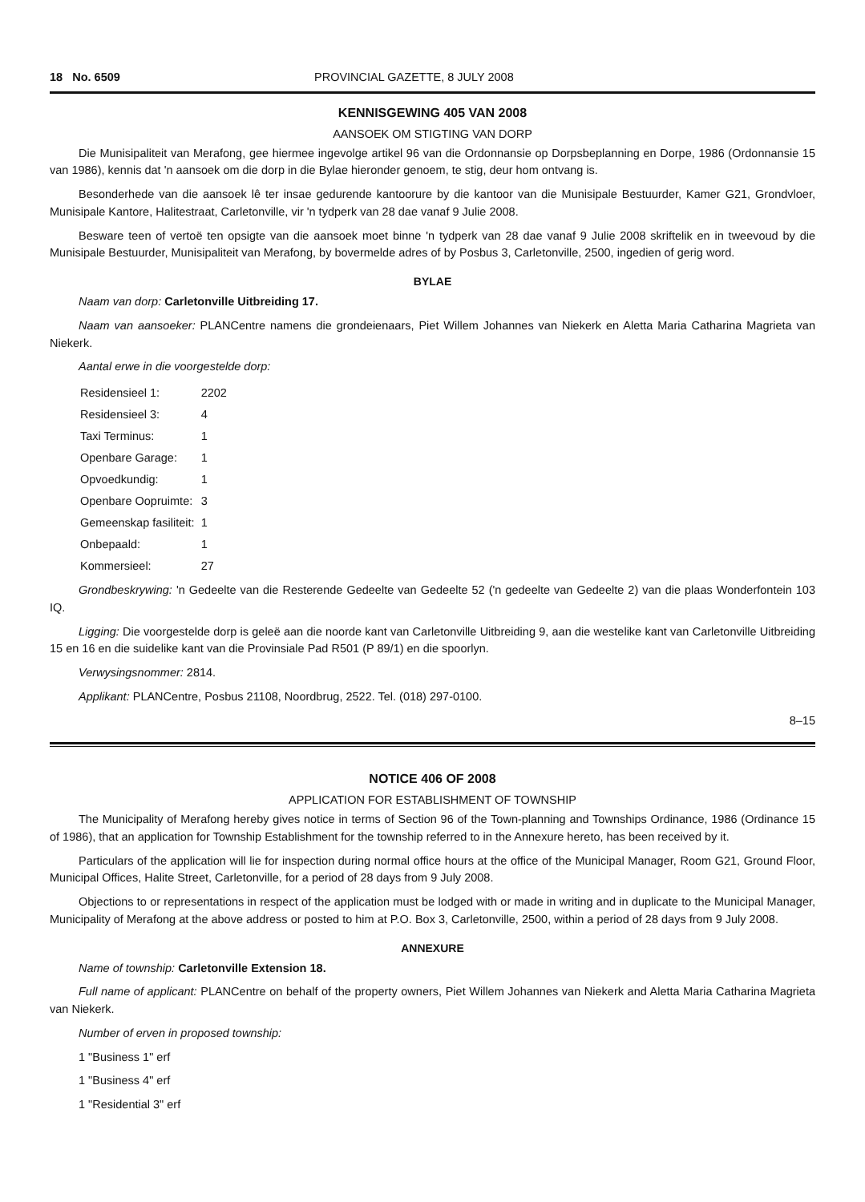18 No. 6509 PROVINCIAL GAZETTE, 8 JULY 2008
KENNISGEWING 405 VAN 2008
AANSOEK OM STIGTING VAN DORP
Die Munisipaliteit van Merafong, gee hiermee ingevolge artikel 96 van die Ordonnansie op Dorpsbeplanning en Dorpe, 1986 (Ordonnansie 15 van 1986), kennis dat 'n aansoek om die dorp in die Bylae hieronder genoem, te stig, deur hom ontvang is.
Besonderhede van die aansoek lê ter insae gedurende kantoorure by die kantoor van die Munisipale Bestuurder, Kamer G21, Grondvloer, Munisipale Kantore, Halitestraat, Carletonville, vir 'n tydperk van 28 dae vanaf 9 Julie 2008.
Besware teen of vertoë ten opsigte van die aansoek moet binne 'n tydperk van 28 dae vanaf 9 Julie 2008 skriftelik en in tweevoud by die Munisipale Bestuurder, Munisipaliteit van Merafong, by bovermelde adres of by Posbus 3, Carletonville, 2500, ingedien of gerig word.
BYLAE
Naam van dorp: Carletonville Uitbreiding 17.
Naam van aansoeker: PLANCentre namens die grondeienaars, Piet Willem Johannes van Niekerk en Aletta Maria Catharina Magrieta van Niekerk.
Aantal erwe in die voorgestelde dorp:
| Residensieel 1: | 2202 |
| Residensieel 3: | 4 |
| Taxi Terminus: | 1 |
| Openbare Garage: | 1 |
| Opvoedkundig: | 1 |
| Openbare Oopruimte: | 3 |
| Gemeenskap fasiliteit: | 1 |
| Onbepaald: | 1 |
| Kommersieel: | 27 |
Grondbeskrywing: 'n Gedeelte van die Resterende Gedeelte van Gedeelte 52 ('n gedeelte van Gedeelte 2) van die plaas Wonderfontein 103 IQ.
Ligging: Die voorgestelde dorp is geleë aan die noorde kant van Carletonville Uitbreiding 9, aan die westelike kant van Carletonville Uitbreiding 15 en 16 en die suidelike kant van die Provinsiale Pad R501 (P 89/1) en die spoorlyn.
Verwysingsnommer: 2814.
Applikant: PLANCentre, Posbus 21108, Noordbrug, 2522. Tel. (018) 297-0100.
8–15
NOTICE 406 OF 2008
APPLICATION FOR ESTABLISHMENT OF TOWNSHIP
The Municipality of Merafong hereby gives notice in terms of Section 96 of the Town-planning and Townships Ordinance, 1986 (Ordinance 15 of 1986), that an application for Township Establishment for the township referred to in the Annexure hereto, has been received by it.
Particulars of the application will lie for inspection during normal office hours at the office of the Municipal Manager, Room G21, Ground Floor, Municipal Offices, Halite Street, Carletonville, for a period of 28 days from 9 July 2008.
Objections to or representations in respect of the application must be lodged with or made in writing and in duplicate to the Municipal Manager, Municipality of Merafong at the above address or posted to him at P.O. Box 3, Carletonville, 2500, within a period of 28 days from 9 July 2008.
ANNEXURE
Name of township: Carletonville Extension 18.
Full name of applicant: PLANCentre on behalf of the property owners, Piet Willem Johannes van Niekerk and Aletta Maria Catharina Magrieta van Niekerk.
Number of erven in proposed township:
1 "Business 1" erf
1 "Business 4" erf
1 "Residential 3" erf